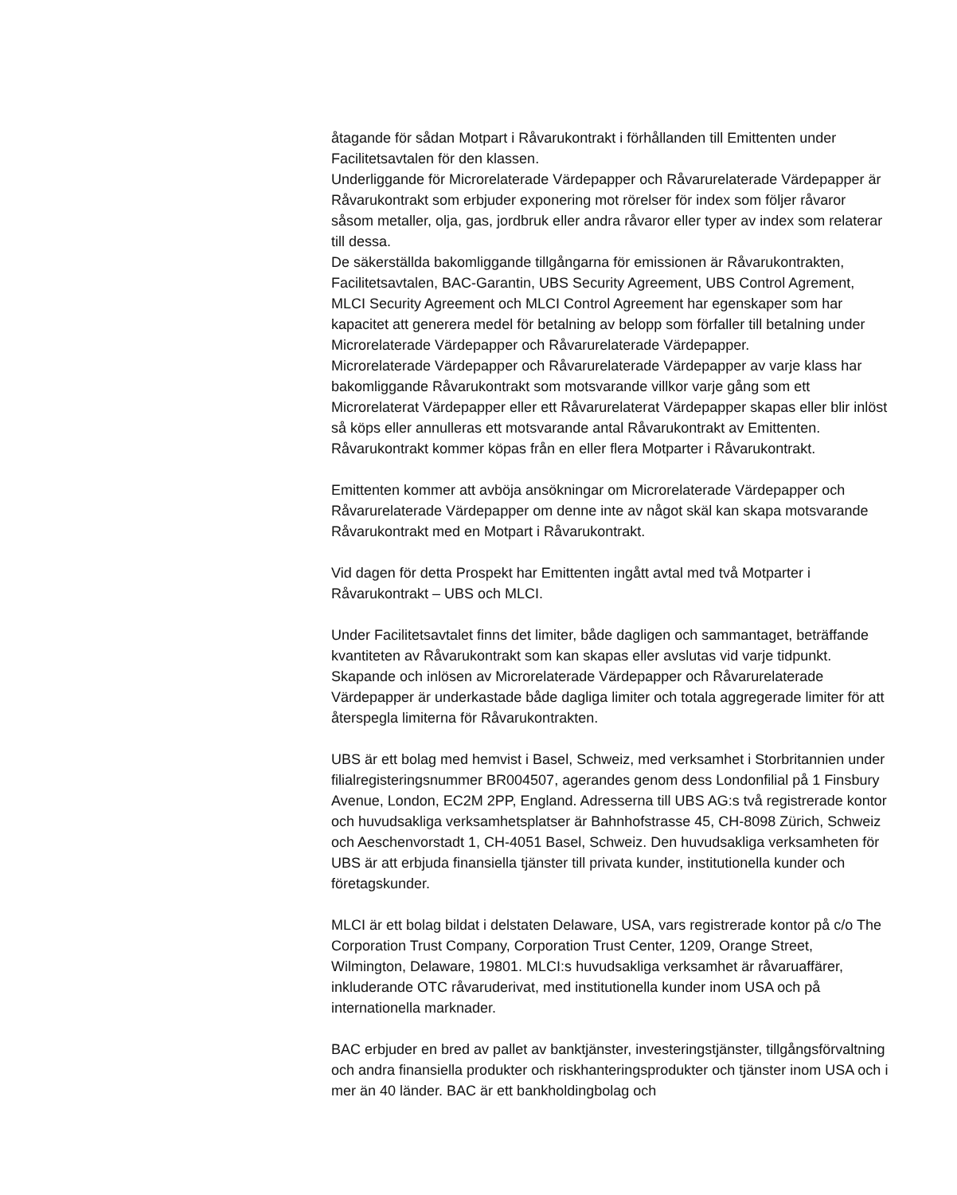åtagande för sådan Motpart i Råvarukontrakt i förhållanden till Emittenten under Facilitetsavtalen för den klassen.
Underliggande för Microrelaterade Värdepapper och Råvarurelaterade Värdepapper är Råvarukontrakt som erbjuder exponering mot rörelser för index som följer råvaror såsom metaller, olja, gas, jordbruk eller andra råvaror eller typer av index som relaterar till dessa.
De säkerställda bakomliggande tillgångarna för emissionen är Råvarukontrakten, Facilitetsavtalen, BAC-Garantin, UBS Security Agreement, UBS Control Agrement, MLCI Security Agreement och MLCI Control Agreement har egenskaper som har kapacitet att generera medel för betalning av belopp som förfaller till betalning under Microrelaterade Värdepapper och Råvarurelaterade Värdepapper.
Microrelaterade Värdepapper och Råvarurelaterade Värdepapper av varje klass har bakomliggande Råvarukontrakt som motsvarande villkor varje gång som ett Microrelaterat Värdepapper eller ett Råvarurelaterat Värdepapper skapas eller blir inlöst så köps eller annulleras ett motsvarande antal Råvarukontrakt av Emittenten. Råvarukontrakt kommer köpas från en eller flera Motparter i Råvarukontrakt.
Emittenten kommer att avböja ansökningar om Microrelaterade Värdepapper och Råvarurelaterade Värdepapper om denne inte av något skäl kan skapa motsvarande Råvarukontrakt med en Motpart i Råvarukontrakt.
Vid dagen för detta Prospekt har Emittenten ingått avtal med två Motparter i Råvarukontrakt – UBS och MLCI.
Under Facilitetsavtalet finns det limiter, både dagligen och sammantaget, beträffande kvantiteten av Råvarukontrakt som kan skapas eller avslutas vid varje tidpunkt. Skapande och inlösen av Microrelaterade Värdepapper och Råvarurelaterade Värdepapper är underkastade både dagliga limiter och totala aggregerade limiter för att återspegla limiterna för Råvarukontrakten.
UBS är ett bolag med hemvist i Basel, Schweiz, med verksamhet i Storbritannien under filialregisteringsnummer BR004507, agerandes genom dess Londonfilial på 1 Finsbury Avenue, London, EC2M 2PP, England. Adresserna till UBS AG:s två registrerade kontor och huvudsakliga verksamhetsplatser är Bahnhofstrasse 45, CH-8098 Zürich, Schweiz och Aeschenvorstadt 1, CH-4051 Basel, Schweiz. Den huvudsakliga verksamheten för UBS är att erbjuda finansiella tjänster till privata kunder, institutionella kunder och företagskunder.
MLCI är ett bolag bildat i delstaten Delaware, USA, vars registrerade kontor på c/o The Corporation Trust Company, Corporation Trust Center, 1209, Orange Street, Wilmington, Delaware, 19801. MLCI:s huvudsakliga verksamhet är råvaruaffärer, inkluderande OTC råvaruderivat, med institutionella kunder inom USA och på internationella marknader.
BAC erbjuder en bred av pallet av banktjänster, investeringstjänster, tillgångsförvaltning och andra finansiella produkter och riskhanteringsprodukter och tjänster inom USA och i mer än 40 länder. BAC är ett bankholdingbolag och